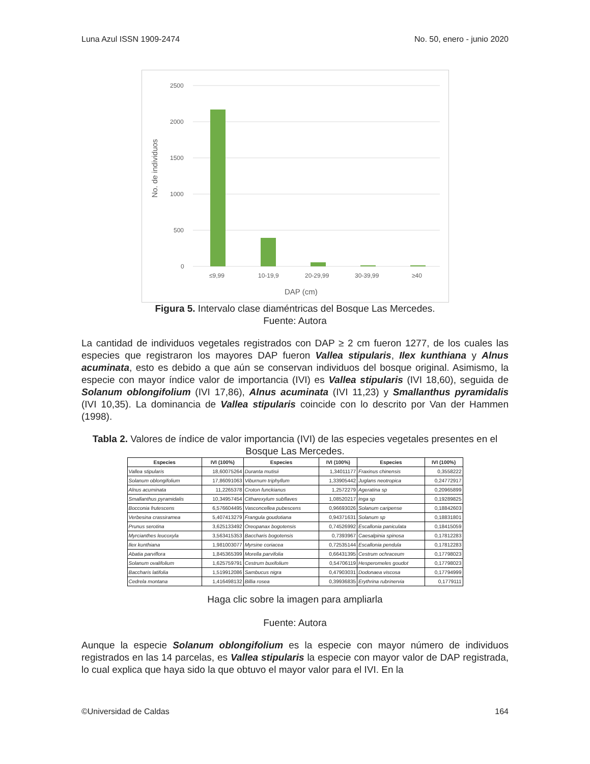Luna Azul ISSN 1909-2474 No. 50, enero - junio 2020
2500
2000
1500
1000
500
0
≤9,99
10-19,9
20-29,99
30-39,99
≥40
DAP (cm)
No. de individuos
Figura 5. Intervalo clase diaméntricas del Bosque Las Mercedes.
Fuente: Autora
La cantidad de individuos vegetales registrados con DAP ≥ 2 cm fueron 1277, de los cuales las especies que registraron los mayores DAP fueron Vallea stipularis, Ilex kunthiana y Alnus acuminata, esto es debido a que aún se conservan individuos del bosque original. Asimismo, la especie con mayor índice valor de importancia (IVI) es Vallea stipularis (IVI 18,60), seguida de Solanum oblongifolium (IVI 17,86), Alnus acuminata (IVI 11,23) y Smallanthus pyramidalis (IVI 10,35). La dominancia de Vallea stipularis coincide con lo descrito por Van der Hammen (1998).
Tabla 2. Valores de índice de valor importancia (IVI) de las especies vegetales presentes en el Bosque Las Mercedes.
| Especies | IVI (100%) | Especies | IVI (100%) | Especies | IVI (100%) |
| --- | --- | --- | --- | --- | --- |
| Vallea stipularis | 18,60075264 | Duranta mutisii | 1,34011177 | Fraxinus chinensis | 0,3558222 |
| Solanum oblongifolium | 17,86091063 | Viburnum triphyllum | 1,33905442 | Juglans neotropica | 0,24772917 |
| Alnus acuminata | 11,2265378 | Croton funckianus | 1,2572279 | Ageratina sp | 0,20965899 |
| Smallanthus pyramidalis | 10,34957454 | Citharexylum subflaves | 1,08520217 | Inga sp | 0,19289825 |
| Bocconia frutescens | 6,576604495 | Vasconcellea pubescens | 0,96693026 | Solanum caripense | 0,18842603 |
| Verbesina crassiramea | 5,407413279 | Frangula goudotiana | 0,94371631 | Solanum sp | 0,18831801 |
| Prunus serotina | 3,625133492 | Oreopanax bogotensis | 0,74526992 | Escallonia paniculata | 0,18415059 |
| Myrcianthes leucoxyla | 3,563415353 | Baccharis bogotensis | 0,7393967 | Caesalpinia spinosa | 0,17812283 |
| Ilex kunthiana | 1,981003077 | Myrsine coriacea | 0,72535144 | Escallonia pendula | 0,17812283 |
| Abatia parviflora | 1,845365399 | Morella parvifolia | 0,66431395 | Cestrum ochraceum | 0,17798023 |
| Solanum ovalifolium | 1,625759791 | Cestrum buxifolium | 0,54706119 | Hesperomeles goudot | 0,17798023 |
| Baccharis latifolia | 1,519912086 | Sambucus nigra | 0,47903031 | Dodonaea viscosa | 0,17794999 |
| Cedrela montana | 1,416498132 | Billia rosea | 0,39936835 | Erythrina rubrinervia | 0,1779111 |
Haga clic sobre la imagen para ampliarla
Fuente: Autora
Aunque la especie Solanum oblongifolium es la especie con mayor número de individuos registrados en las 14 parcelas, es Vallea stipularis la especie con mayor valor de DAP registrada, lo cual explica que haya sido la que obtuvo el mayor valor para el IVI. En la
©Universidad de Caldas 164